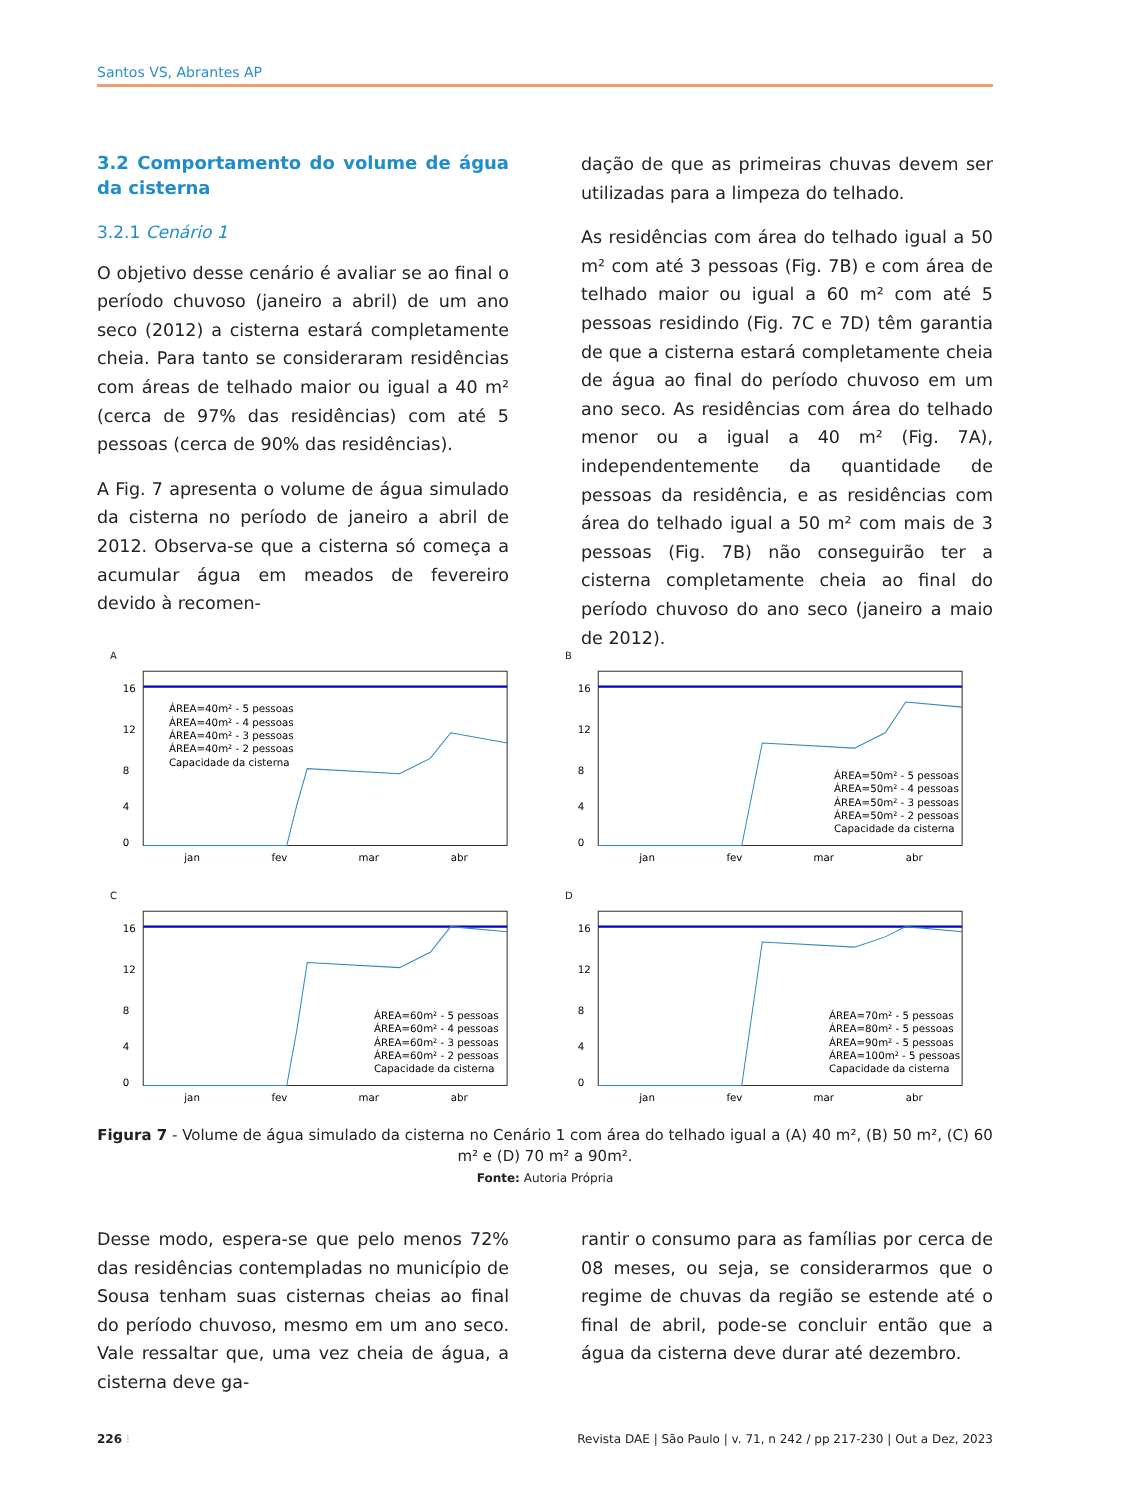Santos VS, Abrantes AP
3.2 Comportamento do volume de água da cisterna
3.2.1 Cenário 1
O objetivo desse cenário é avaliar se ao final o período chuvoso (janeiro a abril) de um ano seco (2012) a cisterna estará completamente cheia. Para tanto se consideraram residências com áreas de telhado maior ou igual a 40 m² (cerca de 97% das residências) com até 5 pessoas (cerca de 90% das residências).
A Fig. 7 apresenta o volume de água simulado da cisterna no período de janeiro a abril de 2012. Observa-se que a cisterna só começa a acumular água em meados de fevereiro devido à recomen-
dação de que as primeiras chuvas devem ser utilizadas para a limpeza do telhado.
As residências com área do telhado igual a 50 m² com até 3 pessoas (Fig. 7B) e com área de telhado maior ou igual a 60 m² com até 5 pessoas residindo (Fig. 7C e 7D) têm garantia de que a cisterna estará completamente cheia de água ao final do período chuvoso em um ano seco. As residências com área do telhado menor ou a igual a 40 m² (Fig. 7A), independentemente da quantidade de pessoas da residência, e as residências com área do telhado igual a 50 m² com mais de 3 pessoas (Fig. 7B) não conseguirão ter a cisterna completamente cheia ao final do período chuvoso do ano seco (janeiro a maio de 2012).
A
16
12
8
4
0
jan
fev
mar
abr
ÁREA=40m² - 5 pessoas
ÁREA=40m² - 4 pessoas
ÁREA=40m² - 3 pessoas
ÁREA=40m² - 2 pessoas
Capacidade da cisterna
B
16
12
8
4
0
jan
fev
mar
abr
ÁREA=50m² - 5 pessoas
ÁREA=50m² - 4 pessoas
ÁREA=50m² - 3 pessoas
ÁREA=50m² - 2 pessoas
Capacidade da cisterna
C
16
12
8
4
0
jan
fev
mar
abr
ÁREA=60m² - 5 pessoas
ÁREA=60m² - 4 pessoas
ÁREA=60m² - 3 pessoas
ÁREA=60m² - 2 pessoas
Capacidade da cisterna
D
16
12
8
4
0
jan
fev
mar
abr
ÁREA=70m² - 5 pessoas
ÁREA=80m² - 5 pessoas
ÁREA=90m² - 5 pessoas
ÁREA=100m² - 5 pessoas
Capacidade da cisterna
Figura 7 - Volume de água simulado da cisterna no Cenário 1 com área do telhado igual a (A) 40 m², (B) 50 m², (C) 60 m² e (D) 70 m² a 90m².
Fonte: Autoria Própria
Desse modo, espera-se que pelo menos 72% das residências contempladas no município de Sousa tenham suas cisternas cheias ao final do período chuvoso, mesmo em um ano seco. Vale ressaltar que, uma vez cheia de água, a cisterna deve ga-
rantir o consumo para as famílias por cerca de 08 meses, ou seja, se considerarmos que o regime de chuvas da região se estende até o final de abril, pode-se concluir então que a água da cisterna deve durar até dezembro.
226 ⁝ Revista DAE | São Paulo | v. 71, n 242 / pp 217-230 | Out a Dez, 2023